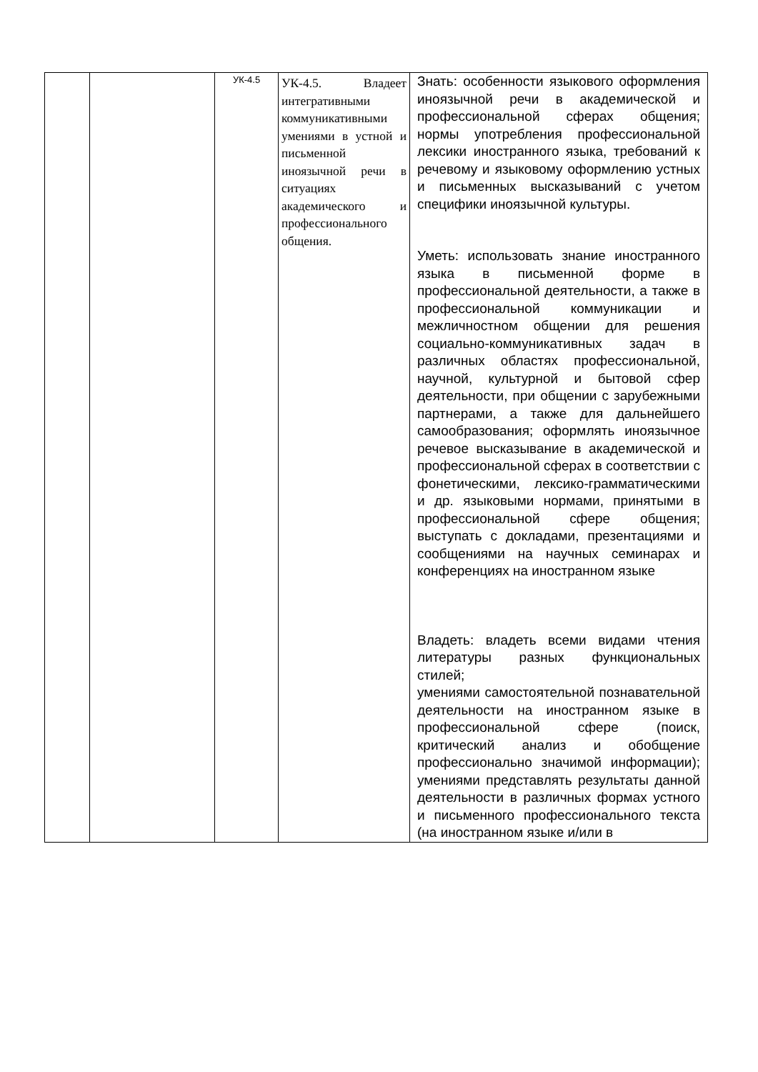| | | УК-4.5 | УК-4.5. Владеет интегративными коммуникативными умениями в устной и письменной иноязычной речи в ситуациях академического и профессионального общения. | Знать: особенности языкового оформления иноязычной речи в академической и профессиональной сферах общения; нормы употребления профессиональной лексики иностранного языка, требований к речевому и языковому оформлению устных и письменных высказываний с учетом специфики иноязычной культуры. Уметь: использовать знание иностранного языка в письменной форме в профессиональной деятельности, а также в профессиональной коммуникации и межличностном общении для решения социально-коммуникативных задач в различных областях профессиональной, научной, культурной и бытовой сфер деятельности, при общении с зарубежными партнерами, а также для дальнейшего самообразования; оформлять иноязычное речевое высказывание в академической и профессиональной сферах в соответствии с фонетическими, лексико-грамматическими и др. языковыми нормами, принятыми в профессиональной сфере общения; выступать с докладами, презентациями и сообщениями на научных семинарах и конференциях на иностранном языке Владеть: владеть всеми видами чтения литературы разных функциональных стилей; умениями самостоятельной познавательной деятельности на иностранном языке в профессиональной сфере (поиск, критический анализ и обобщение профессионально значимой информации); умениями представлять результаты данной деятельности в различных формах устного и письменного профессионального текста (на иностранном языке и/или в |